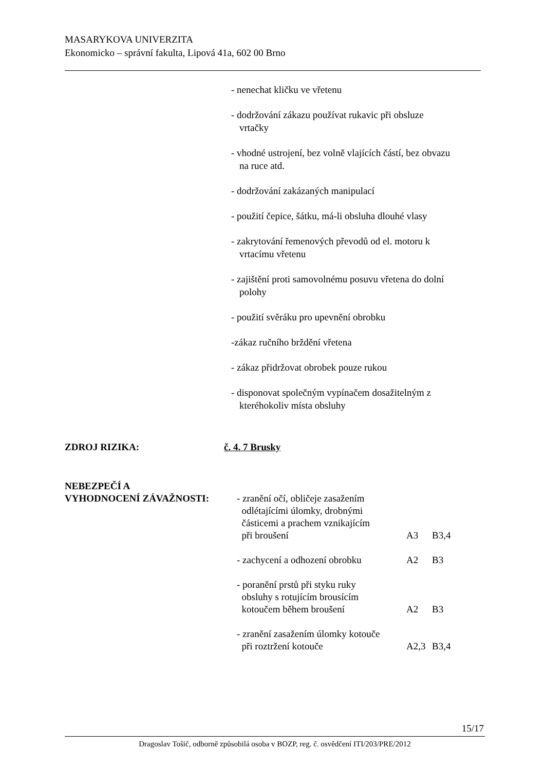MASARYKOVA UNIVERZITA
Ekonomicko – správní fakulta, Lipová 41a, 602 00 Brno
- nenechat kličku ve vřetenu
- dodržování zákazu používat rukavic při obsluze
vrtačky
- vhodné ustrojení, bez volně vlajících částí, bez obvazu
na ruce atd.
- dodržování zakázaných manipulací
- použití čepice, šátku, má-li obsluha dlouhé vlasy
- zakrytování řemenových převodů od el. motoru k
vrtacímu vřetenu
- zajištění proti samovolnému posuvu vřetena do dolní
polohy
- použití svěráku pro upevnění obrobku
-zákaz ručního brždění vřetena
- zákaz přidržovat obrobek pouze rukou
- disponovat společným vypínačem dosažitelným z
kteréhokoliv místa obsluhy
ZDROJ RIZIKA: č. 4. 7 Brusky
NEBEZPEČÍ A
| VYHODNOCENÍ ZÁVAŽNOSTI: | - zranění očí, obličeje zasažením odlétajícími úlomky, drobnými částicemi a prachem vznikajícím při broušení | A3 | B3,4 |
| | - zachycení a odhození obrobku | A2 | B3 |
| | - poranění prstů při styku ruky obsluhy s rotujícím brousícím kotoučem během broušení | A2 | B3 |
| | - zranění zasažením úlomky kotouče při roztržení kotouče | A2,3 | B3,4 |
15/17
Dragoslav Tošič, odborně způsobilá osoba v BOZP, reg. č. osvědčení ITI/203/PRE/2012